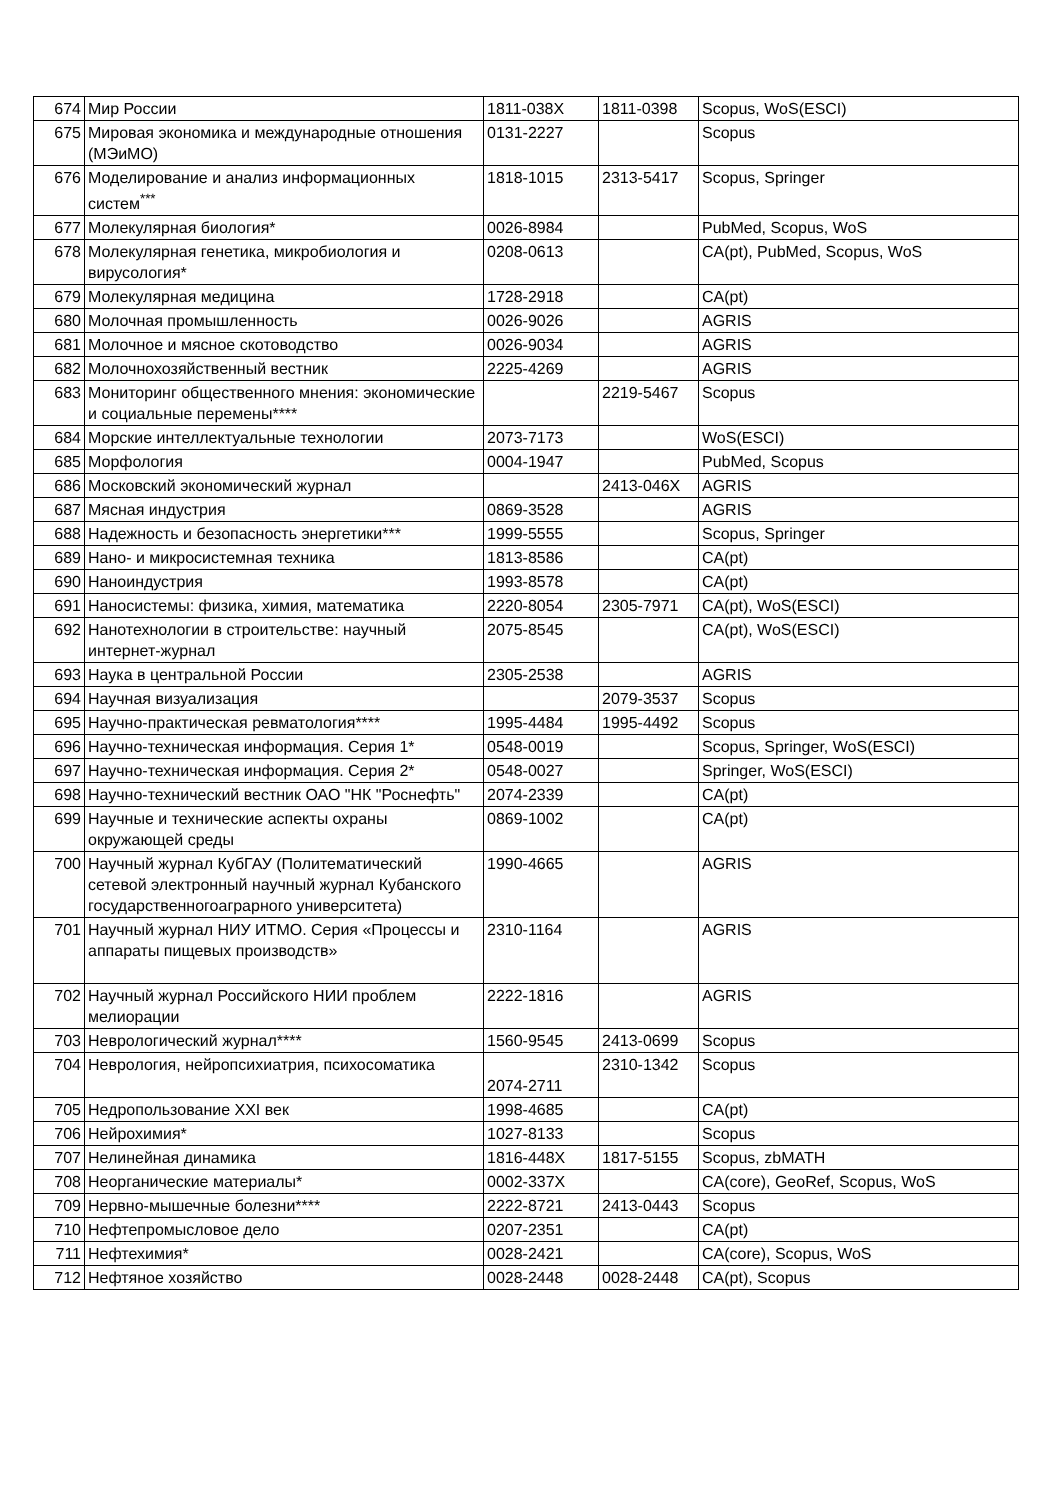| 674 | Мир России | 1811-038X | 1811-0398 | Scopus, WoS(ESCI) |
| 675 | Мировая экономика и международные отношения (МЭиМО) | 0131-2227 | | Scopus |
| 676 | Моделирование и анализ информационных систем<sup>***</sup> | 1818-1015 | 2313-5417 | Scopus, Springer |
| 677 | Молекулярная биология* | 0026-8984 | | PubMed, Scopus, WoS |
| 678 | Молекулярная генетика, микробиология и вирусология* | 0208-0613 | | CA(pt), PubMed, Scopus, WoS |
| 679 | Молекулярная медицина | 1728-2918 | | CA(pt) |
| 680 | Молочная промышленность | 0026-9026 | | AGRIS |
| 681 | Молочное и мясное скотоводство | 0026-9034 | | AGRIS |
| 682 | Молочнохозяйственный вестник | 2225-4269 | | AGRIS |
| 683 | Мониторинг общественного мнения: экономические и социальные перемены**** | | 2219-5467 | Scopus |
| 684 | Морские интеллектуальные технологии | 2073-7173 | | WoS(ESCI) |
| 685 | Морфология | 0004-1947 | | PubMed, Scopus |
| 686 | Московский экономический журнал | | 2413-046X | AGRIS |
| 687 | Мясная индустрия | 0869-3528 | | AGRIS |
| 688 | Надежность и безопасность энергетики*** | 1999-5555 | | Scopus, Springer |
| 689 | Нано- и микросистемная техника | 1813-8586 | | CA(pt) |
| 690 | Наноиндустрия | 1993-8578 | | CA(pt) |
| 691 | Наносистемы: физика, химия, математика | 2220-8054 | 2305-7971 | CA(pt), WoS(ESCI) |
| 692 | Нанотехнологии в строительстве: научный интернет-журнал | 2075-8545 | | CA(pt), WoS(ESCI) |
| 693 | Наука в центральной России | 2305-2538 | | AGRIS |
| 694 | Научная визуализация | | 2079-3537 | Scopus |
| 695 | Научно-практическая ревматология**** | 1995-4484 | 1995-4492 | Scopus |
| 696 | Научно-техническая информация. Серия 1* | 0548-0019 | | Scopus, Springer, WoS(ESCI) |
| 697 | Научно-техническая информация. Серия 2* | 0548-0027 | | Springer, WoS(ESCI) |
| 698 | Научно-технический вестник ОАО "НК "Роснефть" | 2074-2339 | | CA(pt) |
| 699 | Научные и технические аспекты охраны окружающей среды | 0869-1002 | | CA(pt) |
| 700 | Научный журнал КубГАУ (Политематический сетевой электронный научный журнал Кубанского государственногоаграрного университета) | 1990-4665 | | AGRIS |
| 701 | Научный журнал НИУ ИТМО. Серия «Процессы и аппараты пищевых производств» | 2310-1164 | | AGRIS |
| 702 | Научный журнал Российского НИИ проблем мелиорации | 2222-1816 | | AGRIS |
| 703 | Неврологический журнал**** | 1560-9545 | 2413-0699 | Scopus |
| 704 | Неврология, нейропсихиатрия, психосоматика | 2074-2711 | 2310-1342 | Scopus |
| 705 | Недропользование XXI век | 1998-4685 | | CA(pt) |
| 706 | Нейрохимия* | 1027-8133 | | Scopus |
| 707 | Нелинейная динамика | 1816-448X | 1817-5155 | Scopus, zbMATH |
| 708 | Неорганические материалы* | 0002-337X | | CA(core), GeoRef, Scopus, WoS |
| 709 | Нервно-мышечные болезни**** | 2222-8721 | 2413-0443 | Scopus |
| 710 | Нефтепромысловое дело | 0207-2351 | | CA(pt) |
| 711 | Нефтехимия* | 0028-2421 | | CA(core), Scopus, WoS |
| 712 | Нефтяное хозяйство | 0028-2448 | 0028-2448 | CA(pt), Scopus |